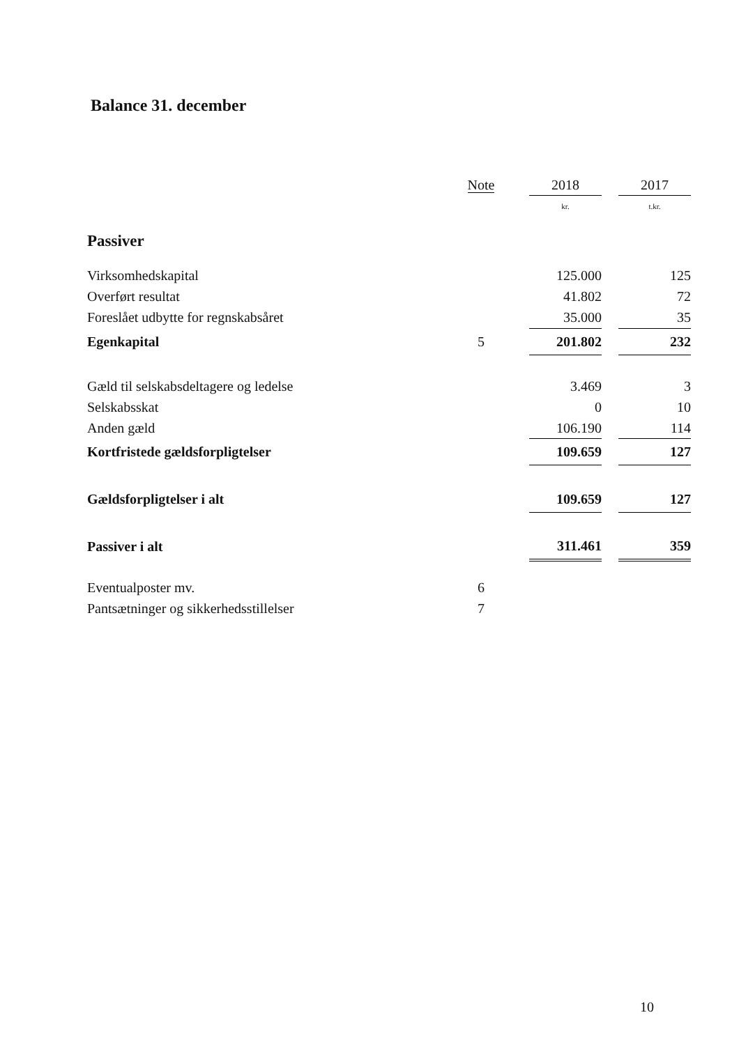Balance 31. december
| | Note | | 2018 | | 2017 |
| --- | --- | --- | --- | --- | --- |
| | | | kr. | | t.kr. |
| Passiver | | | | | |
| Virksomhedskapital | | | 125.000 | | 125 |
| Overført resultat | | | 41.802 | | 72 |
| Foreslået udbytte for regnskabsåret | | | 35.000 | | 35 |
| Egenkapital | 5 | | 201.802 | | 232 |
| Gæld til selskabsdeltagere og ledelse | | | 3.469 | | 3 |
| Selskabsskat | | | 0 | | 10 |
| Anden gæld | | | 106.190 | | 114 |
| Kortfristede gældsforpligtelser | | | 109.659 | | 127 |
| Gældsforpligtelser i alt | | | 109.659 | | 127 |
| Passiver i alt | | | 311.461 | | 359 |
| Eventualposter mv. | 6 | | | | |
| Pantsætninger og sikkerhedsstillelser | 7 | | | | |
10